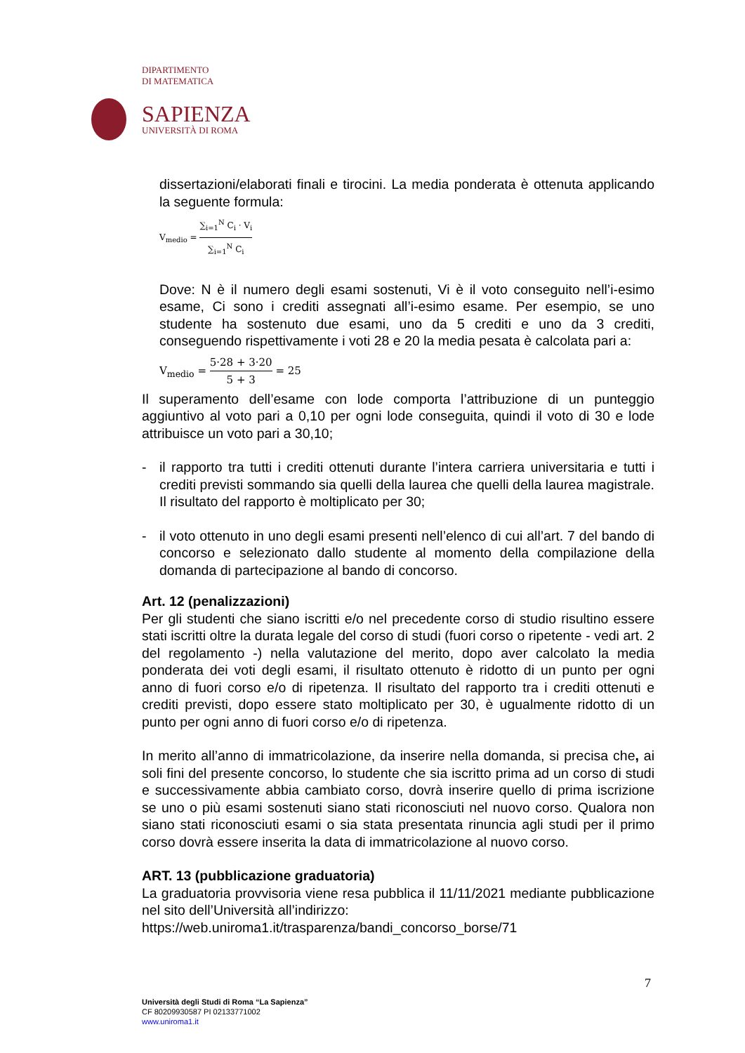DIPARTIMENTO
DI MATEMATICA
SAPIENZA
UNIVERSITÀ DI ROMA
dissertazioni/elaborati finali e tirocini. La media ponderata è ottenuta applicando la seguente formula:
V<sub>medio</sub> = ∑<sub>i=1</sub><sup>N</sup> C<sub>i</sub> · V<sub>i</sub> ∑<sub>i=1</sub><sup>N</sup> C<sub>i</sub>
Dove: N è il numero degli esami sostenuti, Vi è il voto conseguito nell’i-esimo esame, Ci sono i crediti assegnati all’i-esimo esame. Per esempio, se uno studente ha sostenuto due esami, uno da 5 crediti e uno da 3 crediti, conseguendo rispettivamente i voti 28 e 20 la media pesata è calcolata pari a:
V<sub>medio</sub> = 5·28 + 3·20 5 + 3 = 25
Il superamento dell’esame con lode comporta l’attribuzione di un punteggio aggiuntivo al voto pari a 0,10 per ogni lode conseguita, quindi il voto di 30 e lode attribuisce un voto pari a 30,10;
- il rapporto tra tutti i crediti ottenuti durante l’intera carriera universitaria e tutti i crediti previsti sommando sia quelli della laurea che quelli della laurea magistrale. Il risultato del rapporto è moltiplicato per 30;
- il voto ottenuto in uno degli esami presenti nell’elenco di cui all’art. 7 del bando di concorso e selezionato dallo studente al momento della compilazione della domanda di partecipazione al bando di concorso.
Art. 12 (penalizzazioni)
Per gli studenti che siano iscritti e/o nel precedente corso di studio risultino essere stati iscritti oltre la durata legale del corso di studi (fuori corso o ripetente - vedi art. 2 del regolamento -) nella valutazione del merito, dopo aver calcolato la media ponderata dei voti degli esami, il risultato ottenuto è ridotto di un punto per ogni anno di fuori corso e/o di ripetenza. Il risultato del rapporto tra i crediti ottenuti e crediti previsti, dopo essere stato moltiplicato per 30, è ugualmente ridotto di un punto per ogni anno di fuori corso e/o di ripetenza.
In merito all’anno di immatricolazione, da inserire nella domanda, si precisa che, ai soli fini del presente concorso, lo studente che sia iscritto prima ad un corso di studi e successivamente abbia cambiato corso, dovrà inserire quello di prima iscrizione se uno o più esami sostenuti siano stati riconosciuti nel nuovo corso. Qualora non siano stati riconosciuti esami o sia stata presentata rinuncia agli studi per il primo corso dovrà essere inserita la data di immatricolazione al nuovo corso.
ART. 13 (pubblicazione graduatoria)
La graduatoria provvisoria viene resa pubblica il 11/11/2021 mediante pubblicazione nel sito dell’Università all’indirizzo:
https://web.uniroma1.it/trasparenza/bandi_concorso_borse/71
7
Università degli Studi di Roma “La Sapienza”
CF 80209930587 PI 02133771002
www.uniroma1.it